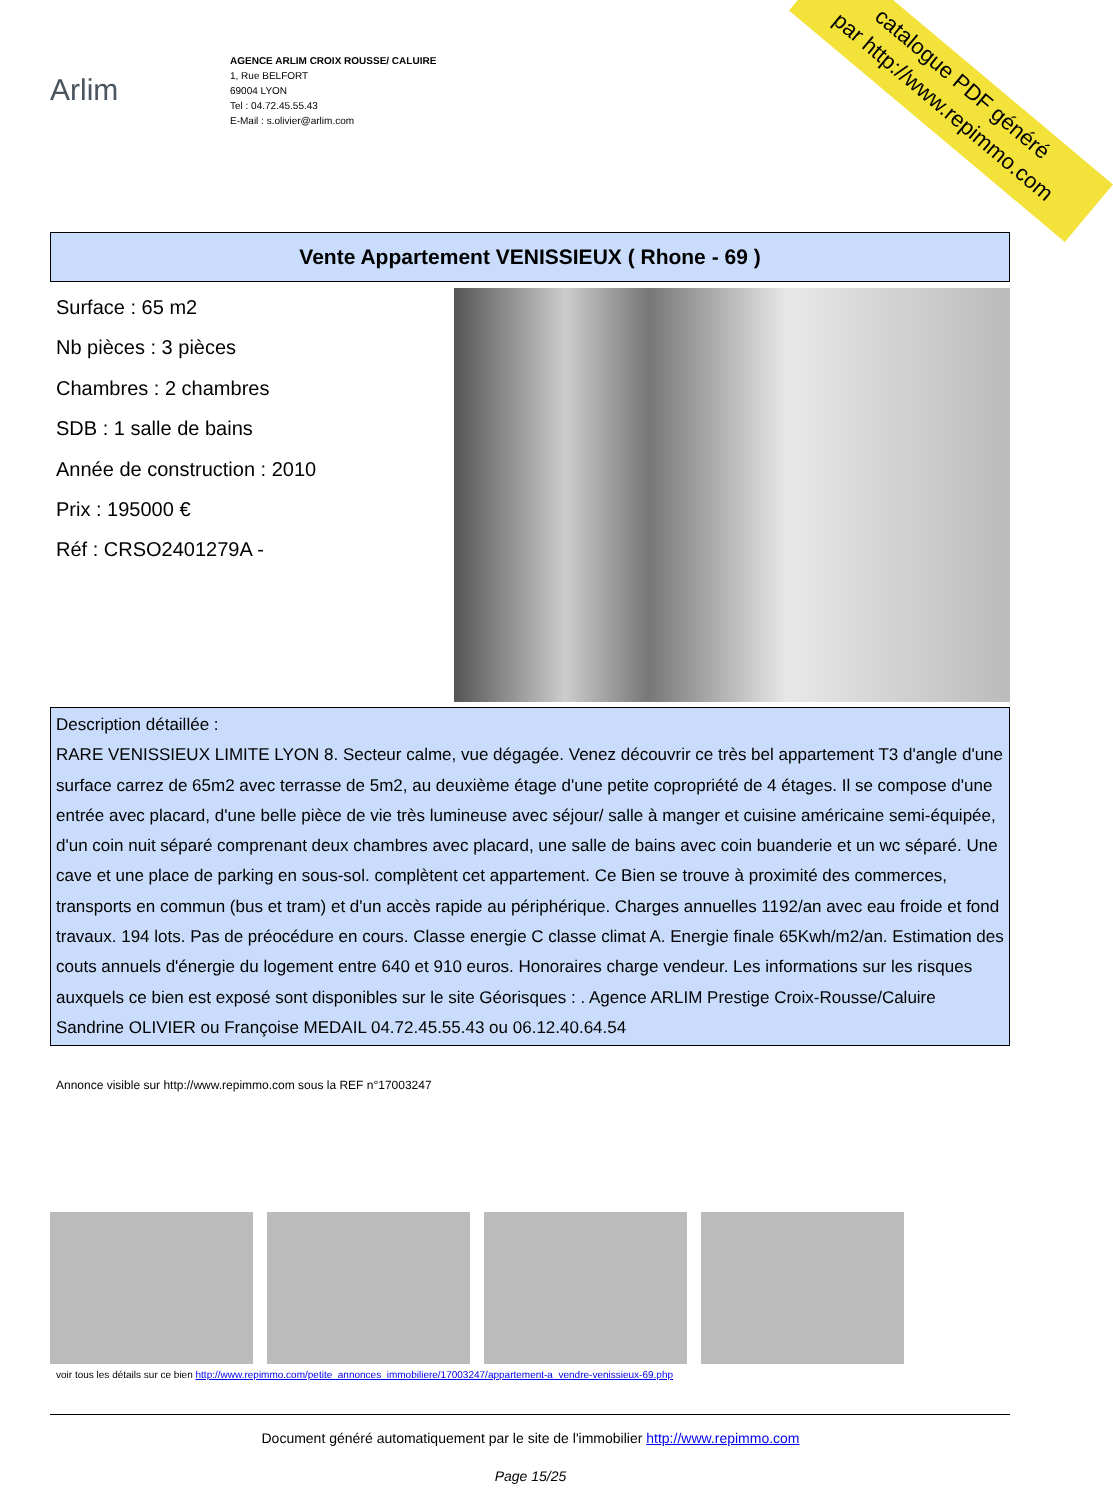catalogue PDF généré
par http://www.repimmo.com
Arlim
AGENCE ARLIM CROIX ROUSSE/ CALUIRE
1, Rue BELFORT
69004 LYON
Tel : 04.72.45.55.43
E-Mail : s.olivier@arlim.com
Vente Appartement VENISSIEUX ( Rhone - 69 )
Surface : 65 m2
Nb pièces : 3 pièces
Chambres : 2 chambres
SDB : 1 salle de bains
Année de construction : 2010
Prix : 195000 €
Réf : CRSO2401279A -
Description détaillée :
RARE VENISSIEUX LIMITE LYON 8. Secteur calme, vue dégagée. Venez découvrir ce très bel appartement T3 d'angle d'une surface carrez de 65m2 avec terrasse de 5m2, au deuxième étage d'une petite copropriété de 4 étages. Il se compose d'une entrée avec placard, d'une belle pièce de vie très lumineuse avec séjour/ salle à manger et cuisine américaine semi-équipée, d'un coin nuit séparé comprenant deux chambres avec placard, une salle de bains avec coin buanderie et un wc séparé. Une cave et une place de parking en sous-sol. complètent cet appartement. Ce Bien se trouve à proximité des commerces, transports en commun (bus et tram) et d'un accès rapide au périphérique. Charges annuelles 1192/an avec eau froide et fond travaux. 194 lots. Pas de préocédure en cours. Classe energie C classe climat A. Energie finale 65Kwh/m2/an. Estimation des couts annuels d'énergie du logement entre 640 et 910 euros. Honoraires charge vendeur. Les informations sur les risques auxquels ce bien est exposé sont disponibles sur le site Géorisques : . Agence ARLIM Prestige Croix-Rousse/Caluire Sandrine OLIVIER ou Françoise MEDAIL 04.72.45.55.43 ou 06.12.40.64.54
Annonce visible sur http://www.repimmo.com sous la REF n°17003247
voir tous les détails sur ce bien http://www.repimmo.com/petite_annonces_immobiliere/17003247/appartement-a_vendre-venissieux-69.php
Document généré automatiquement par le site de l'immobilier http://www.repimmo.com
Page 15/25